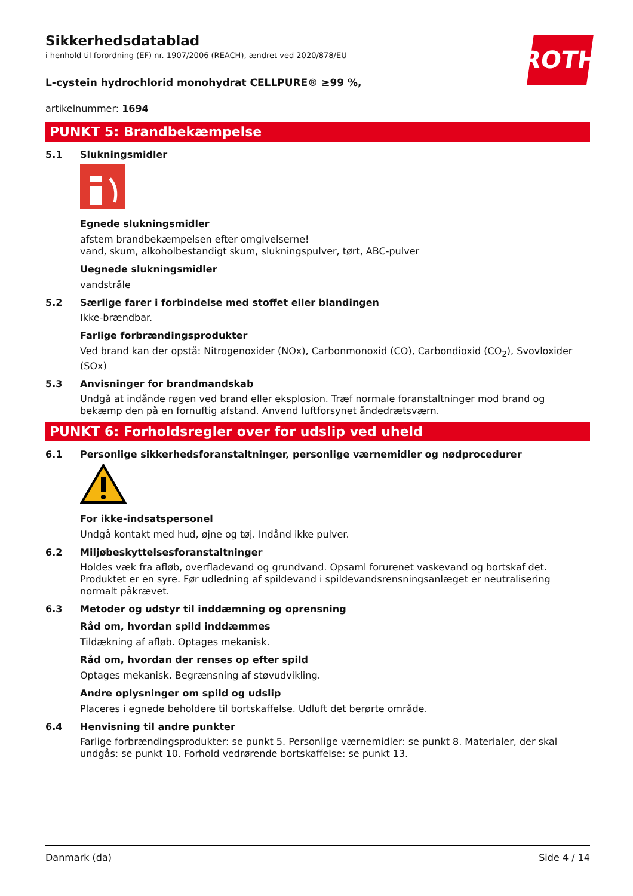ROTH
Sikkerhedsdatablad
i henhold til forordning (EF) nr. 1907/2006 (REACH), ændret ved 2020/878/EU
L-cystein hydrochlorid monohydrat CELLPURE® ≥99 %,
artikelnummer: 1694
PUNKT 5: Brandbekæmpelse
5.1 Slukningsmidler
Egnede slukningsmidler
afstem brandbekæmpelsen efter omgivelserne!
vand, skum, alkoholbestandigt skum, slukningspulver, tørt, ABC-pulver
Uegnede slukningsmidler
vandstråle
5.2 Særlige farer i forbindelse med stoffet eller blandingen
Ikke-brændbar.
Farlige forbrændingsprodukter
Ved brand kan der opstå: Nitrogenoxider (NOx), Carbonmonoxid (CO), Carbondioxid (CO<sub>2</sub>), Svovloxider (SOx)
5.3 Anvisninger for brandmandskab
Undgå at indånde røgen ved brand eller eksplosion. Træf normale foranstaltninger mod brand og bekæmp den på en fornuftig afstand. Anvend luftforsynet åndedrætsværn.
PUNKT 6: Forholdsregler over for udslip ved uheld
6.1 Personlige sikkerhedsforanstaltninger, personlige værnemidler og nødprocedurer
For ikke-indsatspersonel
Undgå kontakt med hud, øjne og tøj. Indånd ikke pulver.
6.2 Miljøbeskyttelsesforanstaltninger
Holdes væk fra afløb, overfladevand og grundvand. Opsaml forurenet vaskevand og bortskaf det. Produktet er en syre. Før udledning af spildevand i spildevandsrensningsanlæget er neutralisering normalt påkrævet.
6.3 Metoder og udstyr til inddæmning og oprensning
Råd om, hvordan spild inddæmmes
Tildækning af afløb. Optages mekanisk.
Råd om, hvordan der renses op efter spild
Optages mekanisk. Begrænsning af støvudvikling.
Andre oplysninger om spild og udslip
Placeres i egnede beholdere til bortskaffelse. Udluft det berørte område.
6.4 Henvisning til andre punkter
Farlige forbrændingsprodukter: se punkt 5. Personlige værnemidler: se punkt 8. Materialer, der skal undgås: se punkt 10. Forhold vedrørende bortskaffelse: se punkt 13.
Danmark (da) Side 4 / 14